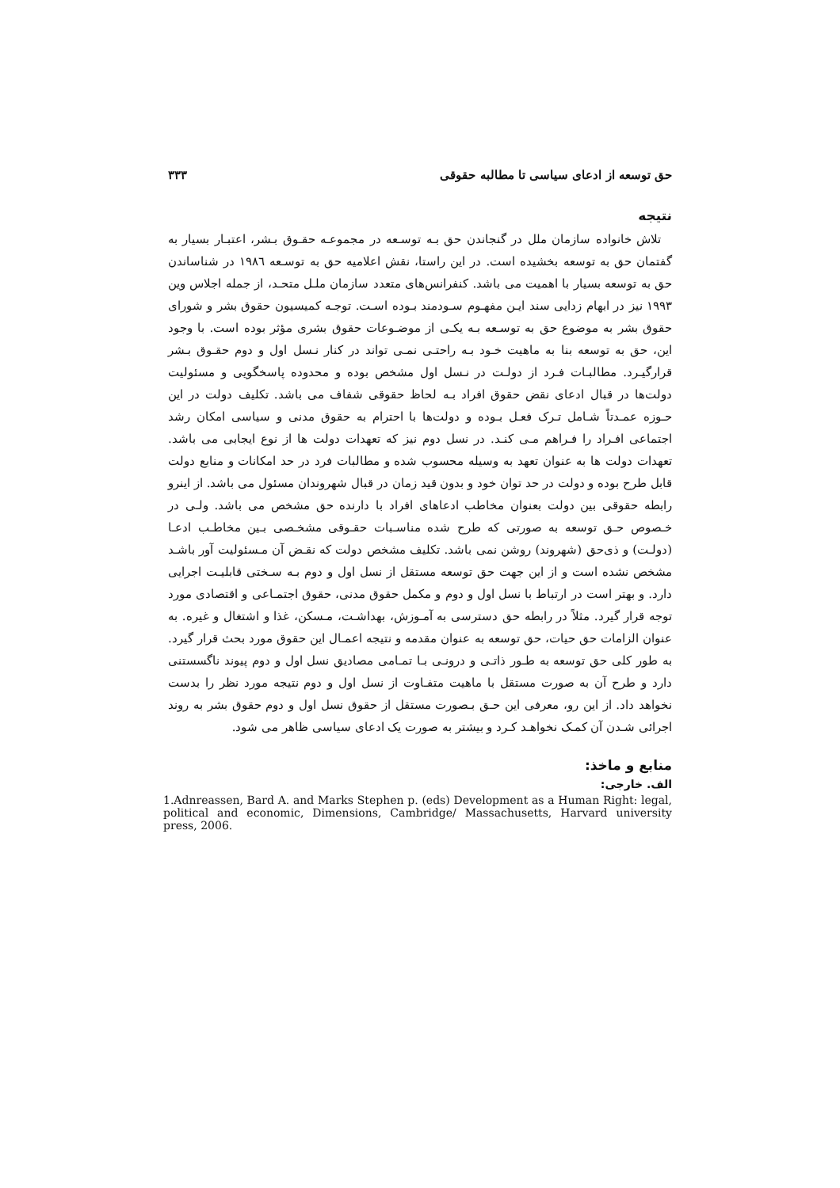حق توسعه از ادعای سیاسی تا مطالبه حقوقی ۳۳۳
نتیجه
تلاش خانواده سازمان ملل در گنجاندن حق بـه توسـعه در مجموعـه حقـوق بـشر، اعتبـار بسیار به گفتمان حق به توسعه بخشیده است. در این راستا، نقش اعلامیه حق به توسـعه ۱۹۸٦ در شناساندن حق به توسعه بسیار با اهمیت می باشد. کنفرانس‌های متعدد سازمان ملـل متحـد، از جمله اجلاس وین ۱۹۹۳ نیز در ابهام زدایی سند ایـن مفهـوم سـودمند بـوده اسـت. توجـه کمیسیون حقوق بشر و شورای حقوق بشر به موضوع حق به توسـعه بـه یکـی از موضـوعات حقوق بشری مؤثر بوده است. با وجود این، حق به توسعه بنا به ماهیت خـود بـه راحتـی نمـی تواند در کنار نـسل اول و دوم حقـوق بـشر قرارگیـرد. مطالبـات فـرد از دولـت در نـسل اول مشخص بوده و محدوده پاسخگویی و مسئولیت دولت‌ها در قبال ادعای نقض حقوق افراد بـه لحاظ حقوقی شفاف می باشد. تکلیف دولت در این حـوزه عمـدتاً شـامل تـرک فعـل بـوده و دولت‌ها با احترام به حقوق مدنی و سیاسی امکان رشد اجتماعی افـراد را فـراهم مـی کنـد. در نسل دوم نیز که تعهدات دولت ها از نوع ایجابی می باشد. تعهدات دولت ها به عنوان تعهد به وسیله محسوب شده و مطالبات فرد در حد امکانات و منابع دولت قابل طرح بوده و دولت در حد توان خود و بدون قید زمان در قبال شهروندان مسئول می باشد. از اینرو رابطه حقوقی بین دولت بعنوان مخاطب ادعاهای افراد با دارنده حق مشخص می باشد. ولـی در خـصوص حـق توسعه به صورتی که طرح شده مناسـبات حقـوقی مشخـصی بـین مخاطـب ادعـا (دولـت) و ذی‌حق (شهروند) روشن نمی باشد. تکلیف مشخص دولت که نقـض آن مـسئولیت آور باشـد مشخص نشده است و از این جهت حق توسعه مستقل از نسل اول و دوم بـه سـختی قابلیـت اجرایی دارد. و بهتر است در ارتباط با نسل اول و دوم و مکمل حقوق مدنی، حقوق اجتمـاعی و اقتصادی مورد توجه قرار گیرد. مثلاً در رابطه حق دسترسی به آمـوزش، بهداشـت، مـسکن، غذا و اشتغال و غیره. به عنوان الزامات حق حیات، حق توسعه به عنوان مقدمه و نتیجه اعمـال این حقوق مورد بحث قرار گیرد. به طور کلی حق توسعه به طـور ذاتـی و درونـی بـا تمـامی مصادیق نسل اول و دوم پیوند ناگسستنی دارد و طرح آن به صورت مستقل با ماهیت متفـاوت از نسل اول و دوم نتیجه مورد نظر را بدست نخواهد داد. از این رو، معرفی این حـق بـصورت مستقل از حقوق نسل اول و دوم حقوق بشر به روند اجرائی شـدن آن کمـک نخواهـد کـرد و بیشتر به صورت یک ادعای سیاسی ظاهر می شود.
منابع و ماخذ:
الف. خارجی:
1.Adnreassen, Bard A. and Marks Stephen p. (eds) Development as a Human Right: legal, political and economic, Dimensions, Cambridge/ Massachusetts, Harvard university press, 2006.